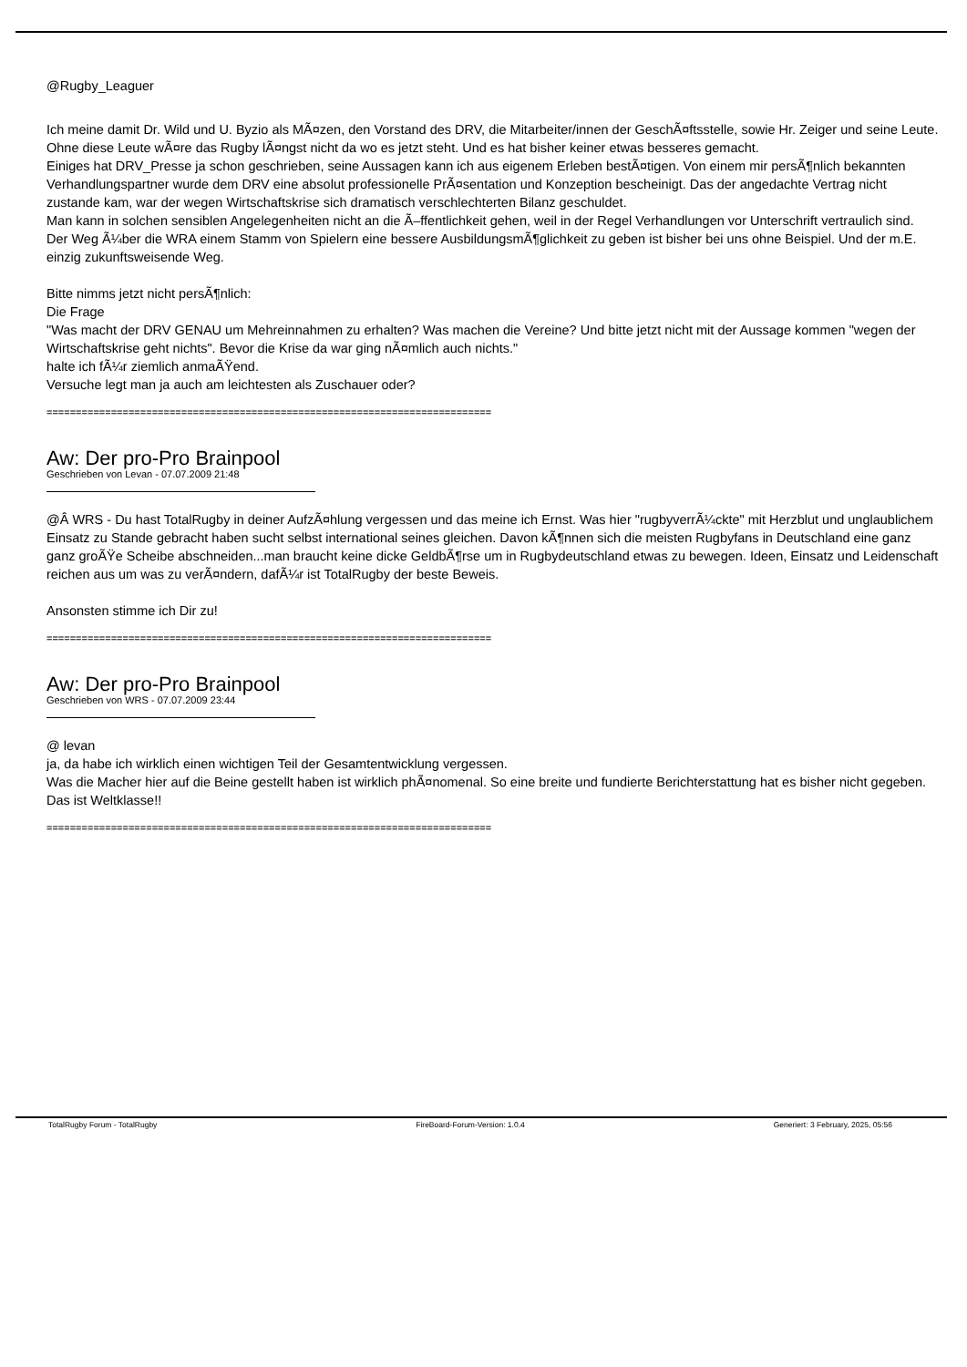@Rugby_Leaguer
Ich meine damit Dr. Wild und U. Byzio als MÃ¤zen, den Vorstand des DRV, die Mitarbeiter/innen der GeschÃ¤ftsstelle, sowie Hr. Zeiger und seine Leute.
Ohne diese Leute wÃ¤re das Rugby lÃ¤ngst nicht da wo es jetzt steht. Und es hat bisher keiner etwas besseres gemacht.
Einiges hat DRV_Presse ja schon geschrieben, seine Aussagen kann ich aus eigenem Erleben bestÃ¤tigen. Von einem mir persÃ¶nlich bekannten Verhandlungspartner wurde dem DRV eine absolut professionelle PrÃ¤sentation und Konzeption bescheinigt. Das der angedachte Vertrag nicht zustande kam, war der wegen Wirtschaftskrise sich dramatisch verschlechterten Bilanz geschuldet.
Man kann in solchen sensiblen Angelegenheiten nicht an die Ã–ffentlichkeit gehen, weil in der Regel Verhandlungen vor Unterschrift vertraulich sind.
Der Weg Ã¼ber die WRA einem Stamm von Spielern eine bessere AusbildungsmÃ¶glichkeit zu geben ist bisher bei uns ohne Beispiel. Und der m.E. einzig zukunftsweisende Weg.
Bitte nimms jetzt nicht persÃ¶nlich:
Die Frage
"Was macht der DRV GENAU um Mehreinnahmen zu erhalten? Was machen die Vereine? Und bitte jetzt nicht mit der Aussage kommen "wegen der Wirtschaftskrise geht nichts". Bevor die Krise da war ging nÃ¤mlich auch nichts."
halte ich fÃ¼r ziemlich anmaÃŸend.
Versuche legt man ja auch am leichtesten als Zuschauer oder?
============================================================================
Aw: Der pro-Pro Brainpool
Geschrieben von Levan - 07.07.2009 21:48
@Â WRS - Du hast TotalRugby in deiner AufzÃ¤hlung vergessen und das meine ich Ernst. Was hier "rugbyverrÃ¼ckte" mit Herzblut und unglaublichem Einsatz zu Stande gebracht haben sucht selbst international seines gleichen. Davon kÃ¶nnen sich die meisten Rugbyfans in Deutschland eine ganz ganz groÃŸe Scheibe abschneiden...man braucht keine dicke GeldbÃ¶rse um in Rugbydeutschland etwas zu bewegen. Ideen, Einsatz und Leidenschaft reichen aus um was zu verÃ¤ndern, dafÃ¼r ist TotalRugby der beste Beweis.
Ansonsten stimme ich Dir zu!
============================================================================
Aw: Der pro-Pro Brainpool
Geschrieben von WRS - 07.07.2009 23:44
@ levan
ja, da habe ich wirklich einen wichtigen Teil der Gesamtentwicklung vergessen.
Was die Macher hier auf die Beine gestellt haben ist wirklich phÃ¤nomenal. So eine breite und fundierte Berichterstattung hat es bisher nicht gegeben. Das ist Weltklasse!!
============================================================================
TotalRugby Forum - TotalRugby FireBoard-Forum-Version: 1.0.4 Generiert: 3 February, 2025, 05:56